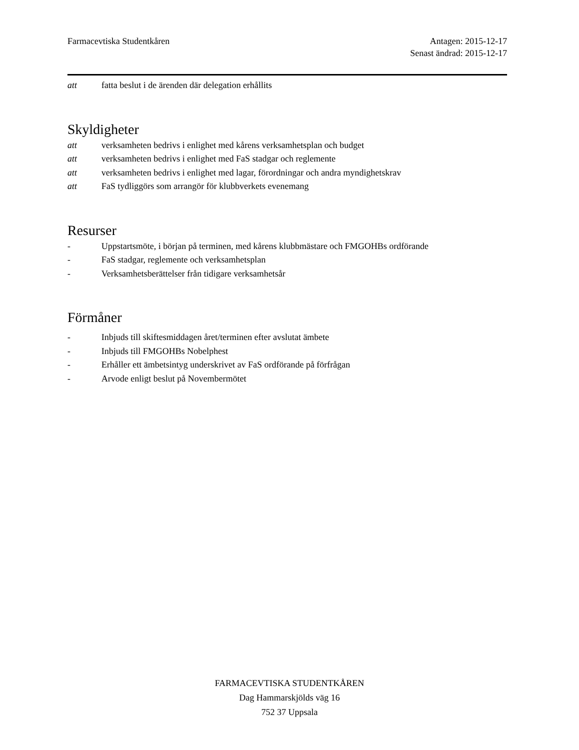Farmacevtiska Studentkåren Antagen: 2015-12-17
Senast ändrad: 2015-12-17
att fatta beslut i de ärenden där delegation erhållits
Skyldigheter
att verksamheten bedrivs i enlighet med kårens verksamhetsplan och budget
att verksamheten bedrivs i enlighet med FaS stadgar och reglemente
att verksamheten bedrivs i enlighet med lagar, förordningar och andra myndighetskrav
att FaS tydliggörs som arrangör för klubbverkets evenemang
Resurser
- Uppstartsmöte, i början på terminen, med kårens klubbmästare och FMGOHBs ordförande
- FaS stadgar, reglemente och verksamhetsplan
- Verksamhetsberättelser från tidigare verksamhetsår
Förmåner
- Inbjuds till skiftesmiddagen året/terminen efter avslutat ämbete
- Inbjuds till FMGOHBs Nobelphest
- Erhåller ett ämbetsintyg underskrivet av FaS ordförande på förfrågan
- Arvode enligt beslut på Novembermötet
FARMACEVTISKA STUDENTKÅREN
Dag Hammarskjölds väg 16
752 37 Uppsala